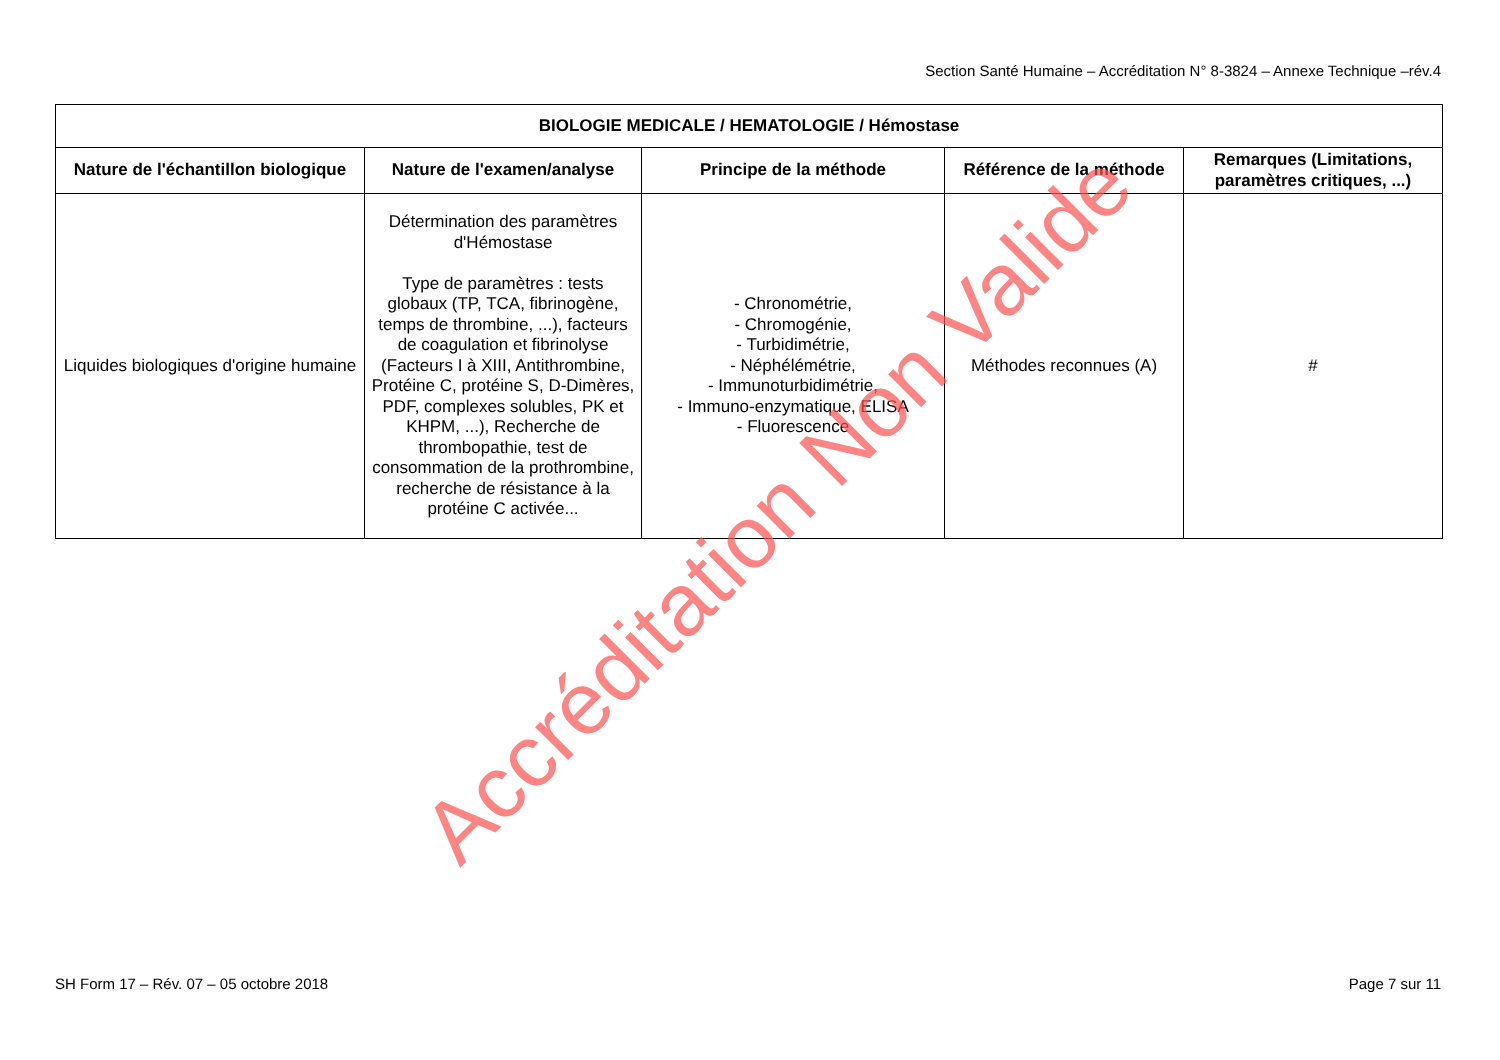Section Santé Humaine – Accréditation N° 8-3824 – Annexe Technique –rév.4
| BIOLOGIE MEDICALE / HEMATOLOGIE / Hémostase | | | | |
| --- | --- | --- | --- | --- |
| Nature de l'échantillon biologique | Nature de l'examen/analyse | Principe de la méthode | Référence de la méthode | Remarques (Limitations, paramètres critiques, ...) |
| Liquides biologiques d'origine humaine | Détermination des paramètres d'Hémostase Type de paramètres : tests globaux (TP, TCA, fibrinogène, temps de thrombine, ...), facteurs de coagulation et fibrinolyse (Facteurs I à XIII, Antithrombine, Protéine C, protéine S, D-Dimères, PDF, complexes solubles, PK et KHPM, ...), Recherche de thrombopathie, test de consommation de la prothrombine, recherche de résistance à la protéine C activée... | - Chronométrie, - Chromogénie, - Turbidimétrie, - Néphélémétrie, - Immunoturbidimétrie, - Immuno-enzymatique, ELISA - Fluorescence | Méthodes reconnues (A) | # |
SH Form 17 – Rév. 07 – 05 octobre 2018 Page 7 sur 11
Accréditation Non Valide